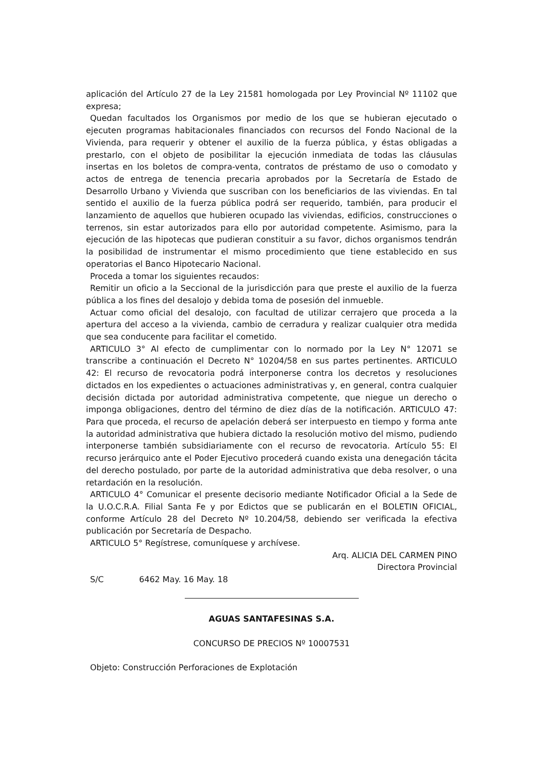aplicación del Artículo 27 de la Ley 21581 homologada por Ley Provincial Nº 11102 que expresa;
Quedan facultados los Organismos por medio de los que se hubieran ejecutado o ejecuten programas habitacionales financiados con recursos del Fondo Nacional de la Vivienda, para requerir y obtener el auxilio de la fuerza pública, y éstas obligadas a prestarlo, con el objeto de posibilitar la ejecución inmediata de todas las cláusulas insertas en los boletos de compra-venta, contratos de préstamo de uso o comodato y actos de entrega de tenencia precaria aprobados por la Secretaría de Estado de Desarrollo Urbano y Vivienda que suscriban con los beneficiarios de las viviendas. En tal sentido el auxilio de la fuerza pública podrá ser requerido, también, para producir el lanzamiento de aquellos que hubieren ocupado las viviendas, edificios, construcciones o terrenos, sin estar autorizados para ello por autoridad competente. Asimismo, para la ejecución de las hipotecas que pudieran constituir a su favor, dichos organismos tendrán la posibilidad de instrumentar el mismo procedimiento que tiene establecido en sus operatorias el Banco Hipotecario Nacional.
Proceda a tomar los siguientes recaudos:
Remitir un oficio a la Seccional de la jurisdicción para que preste el auxilio de la fuerza pública a los fines del desalojo y debida toma de posesión del inmueble.
Actuar como oficial del desalojo, con facultad de utilizar cerrajero que proceda a la apertura del acceso a la vivienda, cambio de cerradura y realizar cualquier otra medida que sea conducente para facilitar el cometido.
ARTICULO 3° Al efecto de cumplimentar con lo normado por la Ley N° 12071 se transcribe a continuación el Decreto N° 10204/58 en sus partes pertinentes. ARTICULO 42: El recurso de revocatoria podrá interponerse contra los decretos y resoluciones dictados en los expedientes o actuaciones administrativas y, en general, contra cualquier decisión dictada por autoridad administrativa competente, que niegue un derecho o imponga obligaciones, dentro del término de diez días de la notificación. ARTICULO 47: Para que proceda, el recurso de apelación deberá ser interpuesto en tiempo y forma ante la autoridad administrativa que hubiera dictado la resolución motivo del mismo, pudiendo interponerse también subsidiariamente con el recurso de revocatoria. Artículo 55: El recurso jerárquico ante el Poder Ejecutivo procederá cuando exista una denegación tácita del derecho postulado, por parte de la autoridad administrativa que deba resolver, o una retardación en la resolución.
ARTICULO 4° Comunicar el presente decisorio mediante Notificador Oficial a la Sede de la U.O.C.R.A. Filial Santa Fe y por Edictos que se publicarán en el BOLETIN OFICIAL, conforme Artículo 28 del Decreto Nº 10.204/58, debiendo ser verificada la efectiva publicación por Secretaría de Despacho.
ARTICULO 5° Regístrese, comuníquese y archívese.
Arq. ALICIA DEL CARMEN PINO
Directora Provincial
S/C 6462 May. 16 May. 18
AGUAS SANTAFESINAS S.A.
CONCURSO DE PRECIOS Nº 10007531
Objeto: Construcción Perforaciones de Explotación